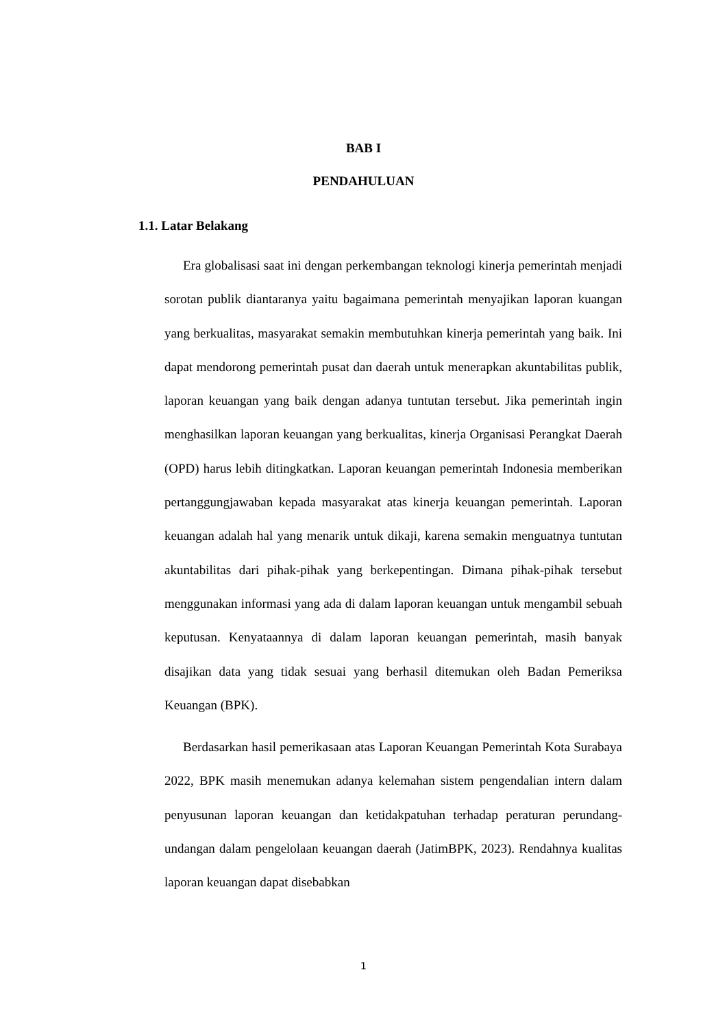BAB I
PENDAHULUAN
1.1. Latar Belakang
Era globalisasi saat ini dengan perkembangan teknologi kinerja pemerintah menjadi sorotan publik diantaranya yaitu bagaimana pemerintah menyajikan laporan kuangan yang berkualitas, masyarakat semakin membutuhkan kinerja pemerintah yang baik. Ini dapat mendorong pemerintah pusat dan daerah untuk menerapkan akuntabilitas publik, laporan keuangan yang baik dengan adanya tuntutan tersebut. Jika pemerintah ingin menghasilkan laporan keuangan yang berkualitas, kinerja Organisasi Perangkat Daerah (OPD) harus lebih ditingkatkan. Laporan keuangan pemerintah Indonesia memberikan pertanggungjawaban kepada masyarakat atas kinerja keuangan pemerintah. Laporan keuangan adalah hal yang menarik untuk dikaji, karena semakin menguatnya tuntutan akuntabilitas dari pihak-pihak yang berkepentingan. Dimana pihak-pihak tersebut menggunakan informasi yang ada di dalam laporan keuangan untuk mengambil sebuah keputusan. Kenyataannya di dalam laporan keuangan pemerintah, masih banyak disajikan data yang tidak sesuai yang berhasil ditemukan oleh Badan Pemeriksa Keuangan (BPK).
Berdasarkan hasil pemerikasaan atas Laporan Keuangan Pemerintah Kota Surabaya 2022, BPK masih menemukan adanya kelemahan sistem pengendalian intern dalam penyusunan laporan keuangan dan ketidakpatuhan terhadap peraturan perundang-undangan dalam pengelolaan keuangan daerah (JatimBPK, 2023). Rendahnya kualitas laporan keuangan dapat disebabkan
1